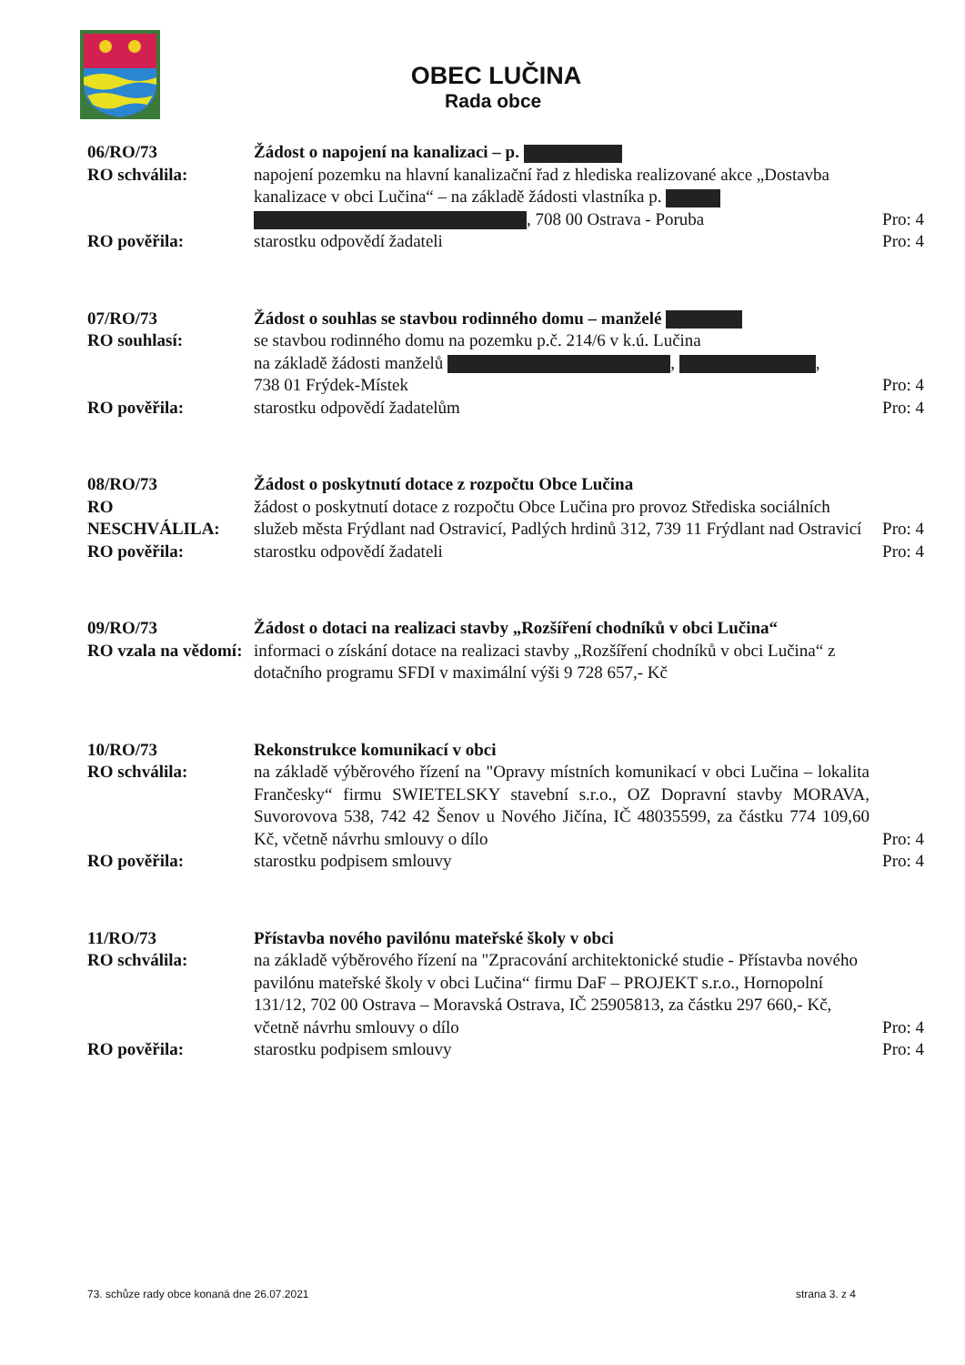OBEC LUČINA
Rada obce
| 06/RO/73 | Žádost o napojení na kanalizaci – p. | |
| RO schválila: | napojení pozemku na hlavní kanalizační řad z hlediska realizované akce „Dostavba kanalizace v obci Lučina“ – na základě žádosti vlastníka p. , 708 00 Ostrava - Poruba | Pro: 4 |
| RO pověřila: | starostku odpovědí žadateli | Pro: 4 |
| 07/RO/73 | Žádost o souhlas se stavbou rodinného domu – manželé | |
| RO souhlasí: | se stavbou rodinného domu na pozemku p.č. 214/6 v k.ú. Lučina na základě žádosti manželů , , 738 01 Frýdek-Místek | Pro: 4 |
| RO pověřila: | starostku odpovědí žadatelům | Pro: 4 |
| 08/RO/73 | Žádost o poskytnutí dotace z rozpočtu Obce Lučina | |
| RO NESCHVÁLILA: | žádost o poskytnutí dotace z rozpočtu Obce Lučina pro provoz Střediska sociálních služeb města Frýdlant nad Ostravicí, Padlých hrdinů 312, 739 11 Frýdlant nad Ostravicí | Pro: 4 |
| RO pověřila: | starostku odpovědí žadateli | Pro: 4 |
| 09/RO/73 | Žádost o dotaci na realizaci stavby „Rozšíření chodníků v obci Lučina“ | |
| RO vzala na vědomí: | informaci o získání dotace na realizaci stavby „Rozšíření chodníků v obci Lučina“ z dotačního programu SFDI v maximální výši 9 728 657,- Kč | |
| 10/RO/73 | Rekonstrukce komunikací v obci | |
| RO schválila: | na základě výběrového řízení na "Opravy místních komunikací v obci Lučina – lokalita Frančesky“ firmu SWIETELSKY stavební s.r.o., OZ Dopravní stavby MORAVA, Suvorovova 538, 742 42 Šenov u Nového Jičína, IČ 48035599, za částku 774 109,60 Kč, včetně návrhu smlouvy o dílo | Pro: 4 |
| RO pověřila: | starostku podpisem smlouvy | Pro: 4 |
| 11/RO/73 | Přístavba nového pavilónu mateřské školy v obci | |
| RO schválila: | na základě výběrového řízení na "Zpracování architektonické studie - Přístavba nového pavilónu mateřské školy v obci Lučina“ firmu DaF – PROJEKT s.r.o., Hornopolní 131/12, 702 00 Ostrava – Moravská Ostrava, IČ 25905813, za částku 297 660,- Kč, včetně návrhu smlouvy o dílo | Pro: 4 |
| RO pověřila: | starostku podpisem smlouvy | Pro: 4 |
73. schůze rady obce konaná dne 26.07.2021 strana 3. z 4